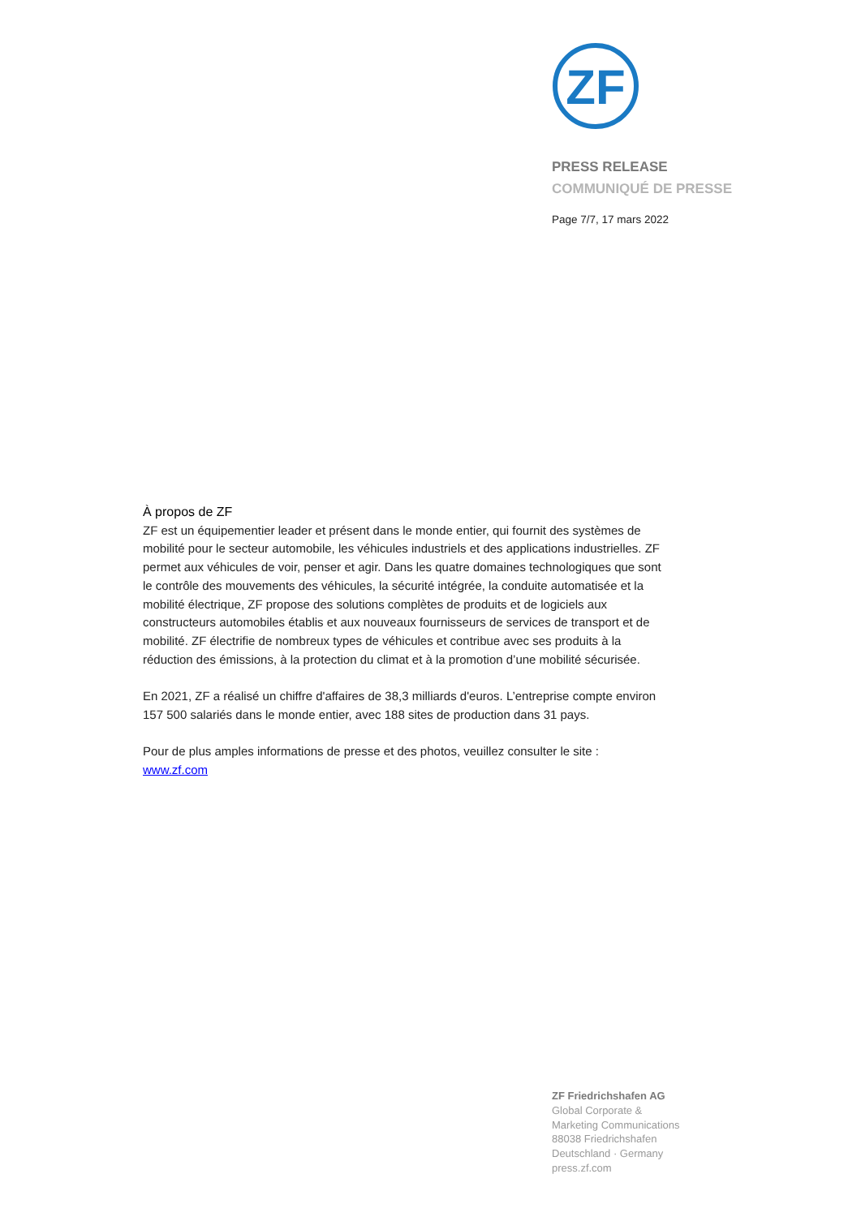ZF
PRESS RELEASE
COMMUNIQUÉ DE PRESSE
Page 7/7, 17 mars 2022
À propos de ZF
ZF est un équipementier leader et présent dans le monde entier, qui fournit des systèmes de mobilité pour le secteur automobile, les véhicules industriels et des applications industrielles. ZF permet aux véhicules de voir, penser et agir. Dans les quatre domaines technologiques que sont le contrôle des mouvements des véhicules, la sécurité intégrée, la conduite automatisée et la mobilité électrique, ZF propose des solutions complètes de produits et de logiciels aux constructeurs automobiles établis et aux nouveaux fournisseurs de services de transport et de mobilité. ZF électrifie de nombreux types de véhicules et contribue avec ses produits à la réduction des émissions, à la protection du climat et à la promotion d’une mobilité sécurisée.
En 2021, ZF a réalisé un chiffre d'affaires de 38,3 milliards d'euros. L’entreprise compte environ 157 500 salariés dans le monde entier, avec 188 sites de production dans 31 pays.
Pour de plus amples informations de presse et des photos, veuillez consulter le site : www.zf.com
ZF Friedrichshafen AG
Global Corporate &
Marketing Communications
88038 Friedrichshafen
Deutschland · Germany
press.zf.com